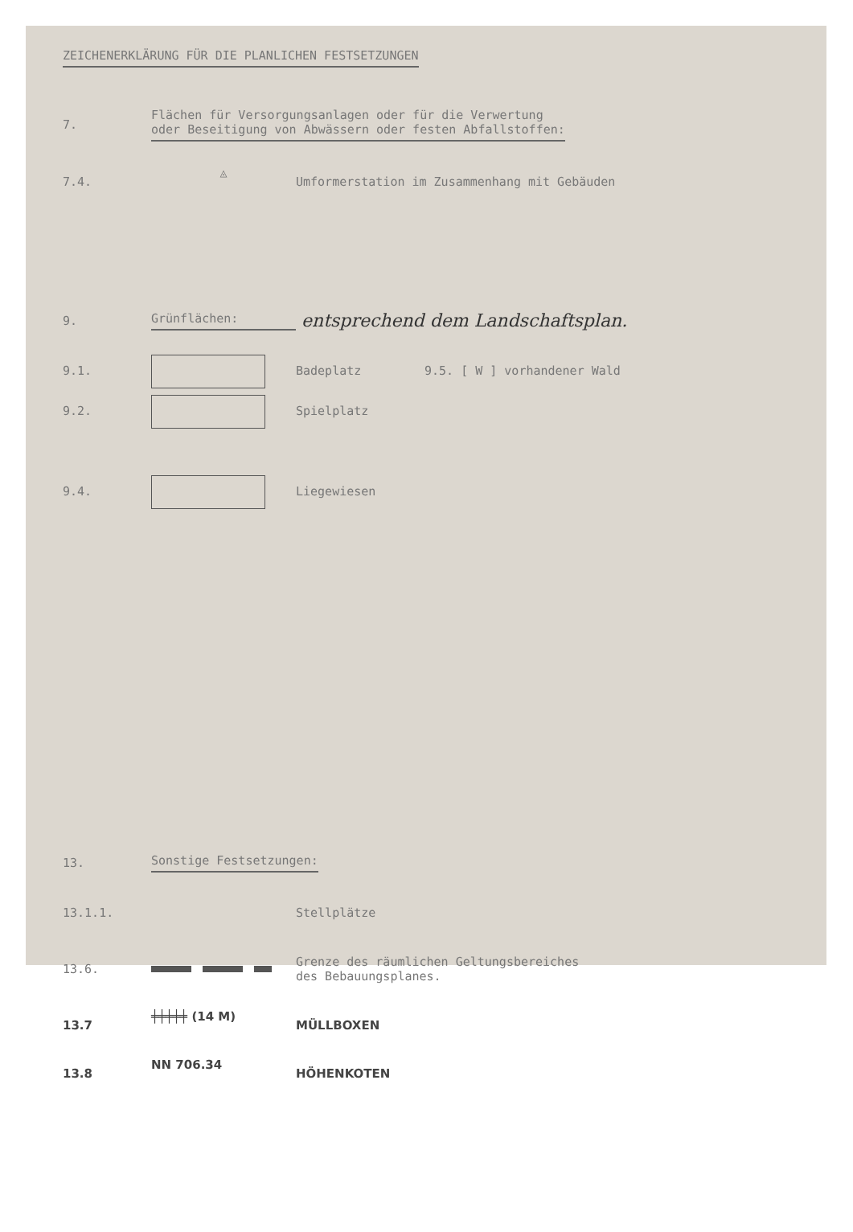ZEICHENERKLÄRUNG FÜR DIE PLANLICHEN FESTSETZUNGEN
7. Flächen für Versorgungsanlagen oder für die Verwertung
oder Beseitigung von Abwässern oder festen Abfallstoffen:
7.4. ◬ Umformerstation im Zusammenhang mit Gebäuden
9. Grünflächen: entsprechend dem Landschaftsplan.
9.1. Badeplatz 9.5. [ W ] vorhandener Wald
9.2. Spielplatz
9.4. Liegewiesen
13. Sonstige Festsetzungen:
13.1.1. Stellplätze
13.6. Grenze des räumlichen Geltungsbereiches
des Bebauungsplanes.
13.7 ╪╪╪╪╪ (14 M) MÜLLBOXEN
13.8 NN 706.34 HÖHENKOTEN